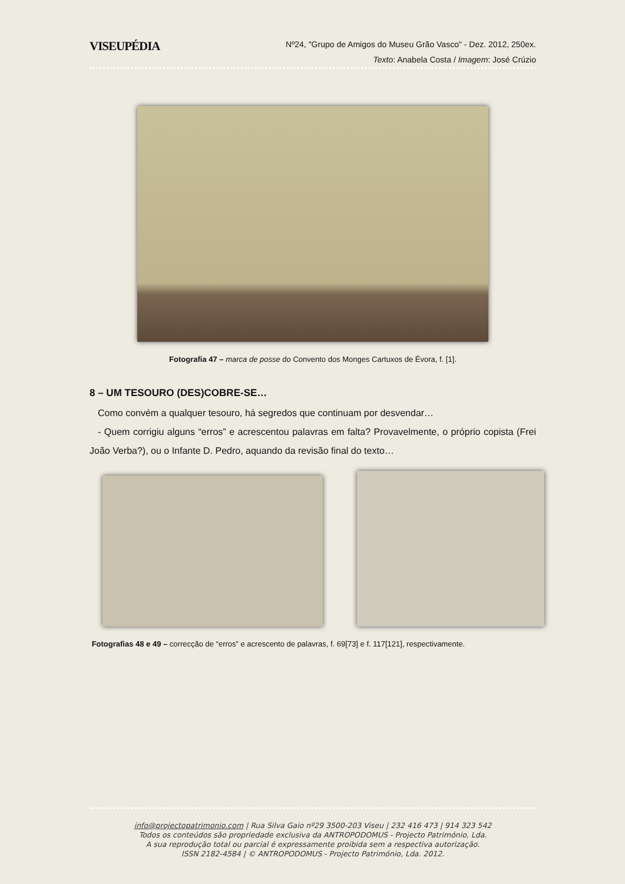VISEUPÉDIA
Nº24, "Grupo de Amigos do Museu Grão Vasco" - Dez. 2012, 250ex.
Texto: Anabela Costa / Imagem: José Crúzio
Fotografia 47 – marca de posse do Convento dos Monges Cartuxos de Évora, f. [1].
8 – UM TESOURO (DES)COBRE-SE…
Como convém a qualquer tesouro, há segredos que continuam por desvendar…
- Quem corrigiu alguns “erros” e acrescentou palavras em falta? Provavelmente, o próprio copista (Frei João Verba?), ou o Infante D. Pedro, aquando da revisão final do texto…
Fotografias 48 e 49 – correcção de “erros” e acrescento de palavras, f. 69[73] e f. 117[121], respectivamente.
info@projectopatrimonio.com | Rua Silva Gaio nº29 3500-203 Viseu | 232 416 473 | 914 323 542
Todos os conteúdos são propriedade exclusiva da ANTROPODOMUS - Projecto Património, Lda.
A sua reprodução total ou parcial é expressamente proibida sem a respectiva autorização.
ISSN 2182-4584 | © ANTROPODOMUS - Projecto Património, Lda. 2012.